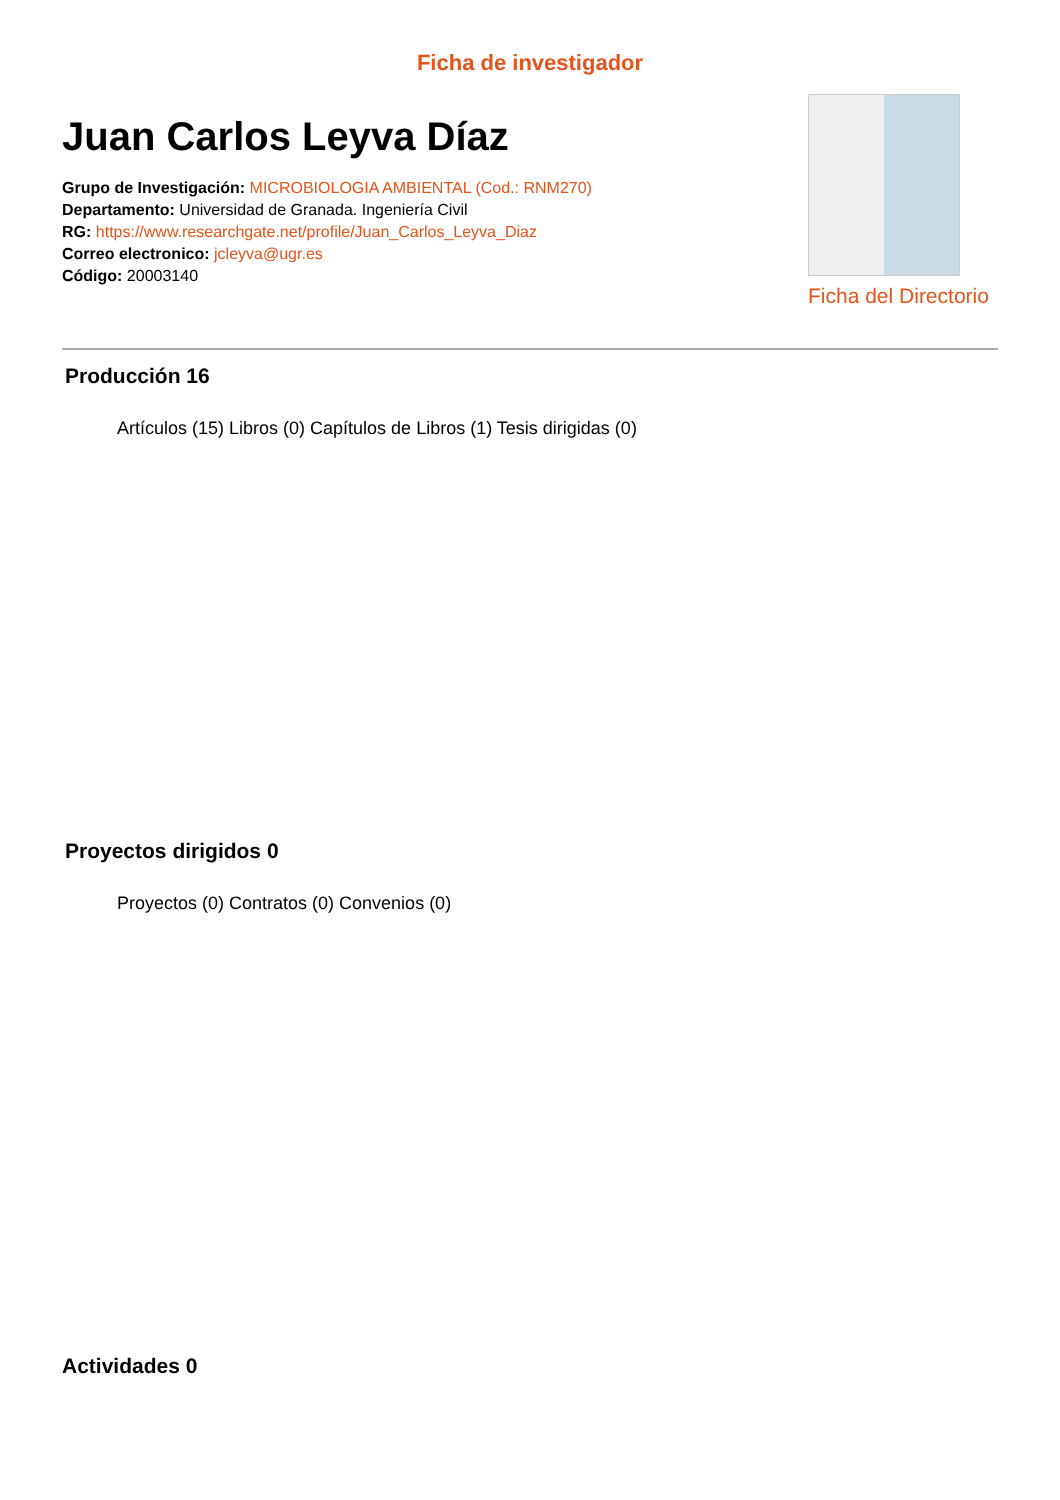Ficha de investigador
Juan Carlos Leyva Díaz
Grupo de Investigación: MICROBIOLOGIA AMBIENTAL (Cod.: RNM270)
Departamento: Universidad de Granada. Ingeniería Civil
RG: https://www.researchgate.net/profile/Juan_Carlos_Leyva_Diaz
Correo electronico: jcleyva@ugr.es
Código: 20003140
Ficha del Directorio
Producción 16
Artículos (15) Libros (0) Capítulos de Libros (1) Tesis dirigidas (0)
Proyectos dirigidos 0
Proyectos (0) Contratos (0) Convenios (0)
Actividades 0